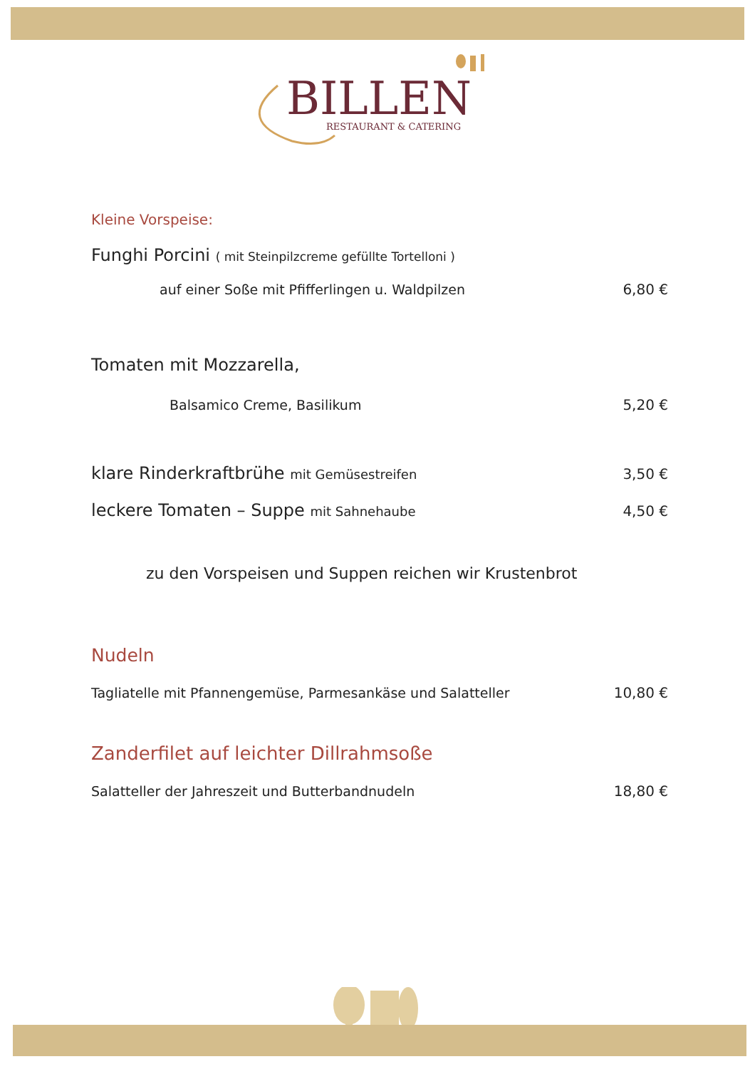BILLEN
RESTAURANT & CATERING
Kleine Vorspeise:
Funghi Porcini ( mit Steinpilzcreme gefüllte Tortelloni )
auf einer Soße mit Pfifferlingen u. Waldpilzen 6,80 €
Tomaten mit Mozzarella,
Balsamico Creme, Basilikum 5,20 €
klare Rinderkraftbrühe mit Gemüsestreifen 3,50 €
leckere Tomaten – Suppe mit Sahnehaube 4,50 €
zu den Vorspeisen und Suppen reichen wir Krustenbrot
Nudeln
Tagliatelle mit Pfannengemüse, Parmesankäse und Salatteller 10,80 €
Zanderfilet auf leichter Dillrahmsoße
Salatteller der Jahreszeit und Butterbandnudeln 18,80 €